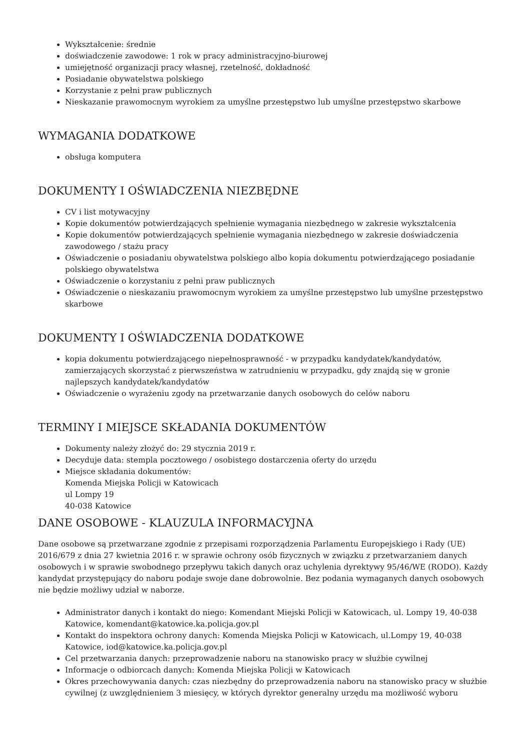Wykształcenie: średnie
doświadczenie zawodowe: 1 rok w pracy administracyjno-biurowej
umiejętność organizacji pracy własnej, rzetelność, dokładność
Posiadanie obywatelstwa polskiego
Korzystanie z pełni praw publicznych
Nieskazanie prawomocnym wyrokiem za umyślne przestępstwo lub umyślne przestępstwo skarbowe
WYMAGANIA DODATKOWE
obsługa komputera
DOKUMENTY I OŚWIADCZENIA NIEZBĘDNE
CV i list motywacyjny
Kopie dokumentów potwierdzających spełnienie wymagania niezbędnego w zakresie wykształcenia
Kopie dokumentów potwierdzających spełnienie wymagania niezbędnego w zakresie doświadczenia zawodowego / stażu pracy
Oświadczenie o posiadaniu obywatelstwa polskiego albo kopia dokumentu potwierdzającego posiadanie polskiego obywatelstwa
Oświadczenie o korzystaniu z pełni praw publicznych
Oświadczenie o nieskazaniu prawomocnym wyrokiem za umyślne przestępstwo lub umyślne przestępstwo skarbowe
DOKUMENTY I OŚWIADCZENIA DODATKOWE
kopia dokumentu potwierdzającego niepełnosprawność - w przypadku kandydatek/kandydatów, zamierzających skorzystać z pierwszeństwa w zatrudnieniu w przypadku, gdy znajdą się w gronie najlepszych kandydatek/kandydatów
Oświadczenie o wyrażeniu zgody na przetwarzanie danych osobowych do celów naboru
TERMINY I MIEJSCE SKŁADANIA DOKUMENTÓW
Dokumenty należy złożyć do: 29 stycznia 2019 r.
Decyduje data: stempla pocztowego / osobistego dostarczenia oferty do urzędu
Miejsce składania dokumentów:
Komenda Miejska Policji w Katowicach
ul Lompy 19
40-038 Katowice
DANE OSOBOWE - KLAUZULA INFORMACYJNA
Dane osobowe są przetwarzane zgodnie z przepisami rozporządzenia Parlamentu Europejskiego i Rady (UE) 2016/679 z dnia 27 kwietnia 2016 r. w sprawie ochrony osób fizycznych w związku z przetwarzaniem danych osobowych i w sprawie swobodnego przepływu takich danych oraz uchylenia dyrektywy 95/46/WE (RODO). Każdy kandydat przystępujący do naboru podaje swoje dane dobrowolnie. Bez podania wymaganych danych osobowych nie będzie możliwy udział w naborze.
Administrator danych i kontakt do niego: Komendant Miejski Policji w Katowicach, ul. Lompy 19, 40-038 Katowice, komendant@katowice.ka.policja.gov.pl
Kontakt do inspektora ochrony danych: Komenda Miejska Policji w Katowicach, ul.Lompy 19, 40-038 Katowice, iod@katowice.ka.policja.gov.pl
Cel przetwarzania danych: przeprowadzenie naboru na stanowisko pracy w służbie cywilnej
Informacje o odbiorcach danych: Komenda Miejska Policji w Katowicach
Okres przechowywania danych: czas niezbędny do przeprowadzenia naboru na stanowisko pracy w służbie cywilnej (z uwzględnieniem 3 miesięcy, w których dyrektor generalny urzędu ma możliwość wyboru